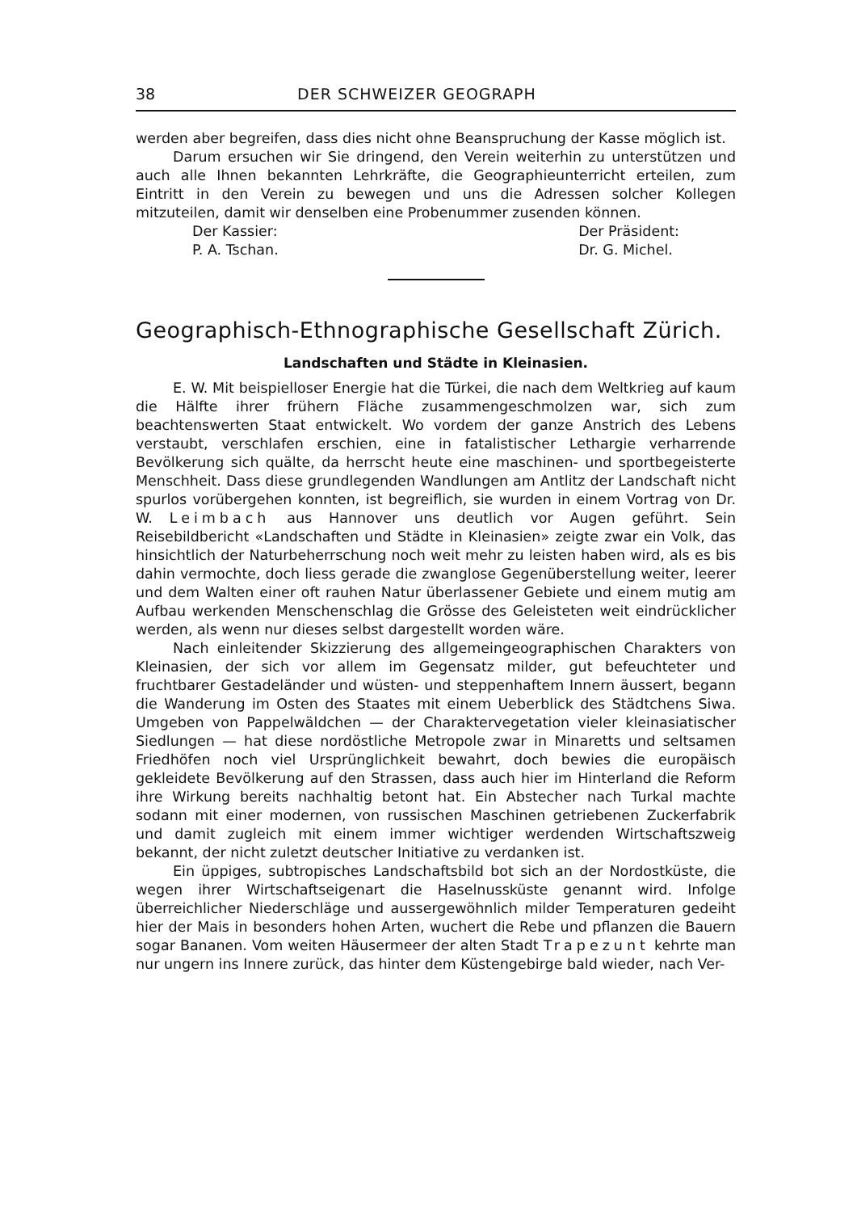38 DER SCHWEIZER GEOGRAPH
werden aber begreifen, dass dies nicht ohne Beanspruchung der Kasse möglich ist.
Darum ersuchen wir Sie dringend, den Verein weiterhin zu unterstützen und auch alle Ihnen bekannten Lehrkräfte, die Geographieunterricht erteilen, zum Eintritt in den Verein zu bewegen und uns die Adressen solcher Kollegen mitzuteilen, damit wir denselben eine Probenummer zusenden können.
Der Kassier:
P. A. Tschan.
Der Präsident:
Dr. G. Michel.
Geographisch-Ethnographische Gesellschaft Zürich.
Landschaften und Städte in Kleinasien.
E. W. Mit beispielloser Energie hat die Türkei, die nach dem Weltkrieg auf kaum die Hälfte ihrer frühern Fläche zusammengeschmolzen war, sich zum beachtenswerten Staat entwickelt. Wo vordem der ganze Anstrich des Lebens verstaubt, verschlafen erschien, eine in fatalistischer Lethargie verharrende Bevölkerung sich quälte, da herrscht heute eine maschinen- und sportbegeisterte Menschheit. Dass diese grundlegenden Wandlungen am Antlitz der Landschaft nicht spurlos vorübergehen konnten, ist begreiflich, sie wurden in einem Vortrag von Dr. W. Leimbach aus Hannover uns deutlich vor Augen geführt. Sein Reisebildbericht «Landschaften und Städte in Kleinasien» zeigte zwar ein Volk, das hinsichtlich der Naturbeherrschung noch weit mehr zu leisten haben wird, als es bis dahin vermochte, doch liess gerade die zwanglose Gegenüberstellung weiter, leerer und dem Walten einer oft rauhen Natur überlassener Gebiete und einem mutig am Aufbau werkenden Menschenschlag die Grösse des Geleisteten weit eindrücklicher werden, als wenn nur dieses selbst dargestellt worden wäre.
Nach einleitender Skizzierung des allgemeingeographischen Charakters von Kleinasien, der sich vor allem im Gegensatz milder, gut befeuchteter und fruchtbarer Gestadeländer und wüsten- und steppenhaftem Innern äussert, begann die Wanderung im Osten des Staates mit einem Ueberblick des Städtchens Siwa. Umgeben von Pappelwäldchen — der Charaktervegetation vieler kleinasiatischer Siedlungen — hat diese nordöstliche Metropole zwar in Minaretts und seltsamen Friedhöfen noch viel Ursprünglichkeit bewahrt, doch bewies die europäisch gekleidete Bevölkerung auf den Strassen, dass auch hier im Hinterland die Reform ihre Wirkung bereits nachhaltig betont hat. Ein Abstecher nach Turkal machte sodann mit einer modernen, von russischen Maschinen getriebenen Zuckerfabrik und damit zugleich mit einem immer wichtiger werdenden Wirtschaftszweig bekannt, der nicht zuletzt deutscher Initiative zu verdanken ist.
Ein üppiges, subtropisches Landschaftsbild bot sich an der Nordostküste, die wegen ihrer Wirtschaftseigenart die Haselnussküste genannt wird. Infolge überreichlicher Niederschläge und aussergewöhnlich milder Temperaturen gedeiht hier der Mais in besonders hohen Arten, wuchert die Rebe und pflanzen die Bauern sogar Bananen. Vom weiten Häusermeer der alten Stadt Trapezunt kehrte man nur ungern ins Innere zurück, das hinter dem Küstengebirge bald wieder, nach Ver-